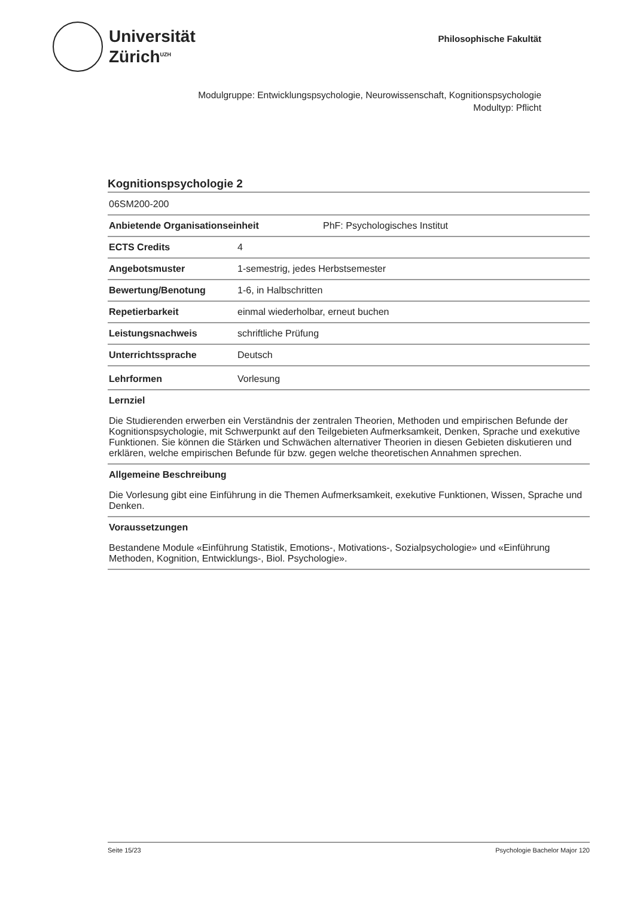Universität
Zürich<sup>UZH</sup>
Philosophische Fakultät
Modulgruppe: Entwicklungspsychologie, Neurowissenschaft, Kognitionspsychologie
Modultyp: Pflicht
Kognitionspsychologie 2
06SM200-200
Anbietende Organisationseinheit PhF: Psychologisches Institut
ECTS Credits 4
Angebotsmuster 1-semestrig, jedes Herbstsemester
Bewertung/Benotung 1-6, in Halbschritten
Repetierbarkeit einmal wiederholbar, erneut buchen
Leistungsnachweis schriftliche Prüfung
Unterrichtssprache Deutsch
Lehrformen Vorlesung
Lernziel
Die Studierenden erwerben ein Verständnis der zentralen Theorien, Methoden und empirischen Befunde der Kognitionspsychologie, mit Schwerpunkt auf den Teilgebieten Aufmerksamkeit, Denken, Sprache und exekutive Funktionen. Sie können die Stärken und Schwächen alternativer Theorien in diesen Gebieten diskutieren und erklären, welche empirischen Befunde für bzw. gegen welche theoretischen Annahmen sprechen.
Allgemeine Beschreibung
Die Vorlesung gibt eine Einführung in die Themen Aufmerksamkeit, exekutive Funktionen, Wissen, Sprache und Denken.
Voraussetzungen
Bestandene Module «Einführung Statistik, Emotions-, Motivations-, Sozialpsychologie» und «Einführung Methoden, Kognition, Entwicklungs-, Biol. Psychologie».
Seite 15/23 Psychologie Bachelor Major 120